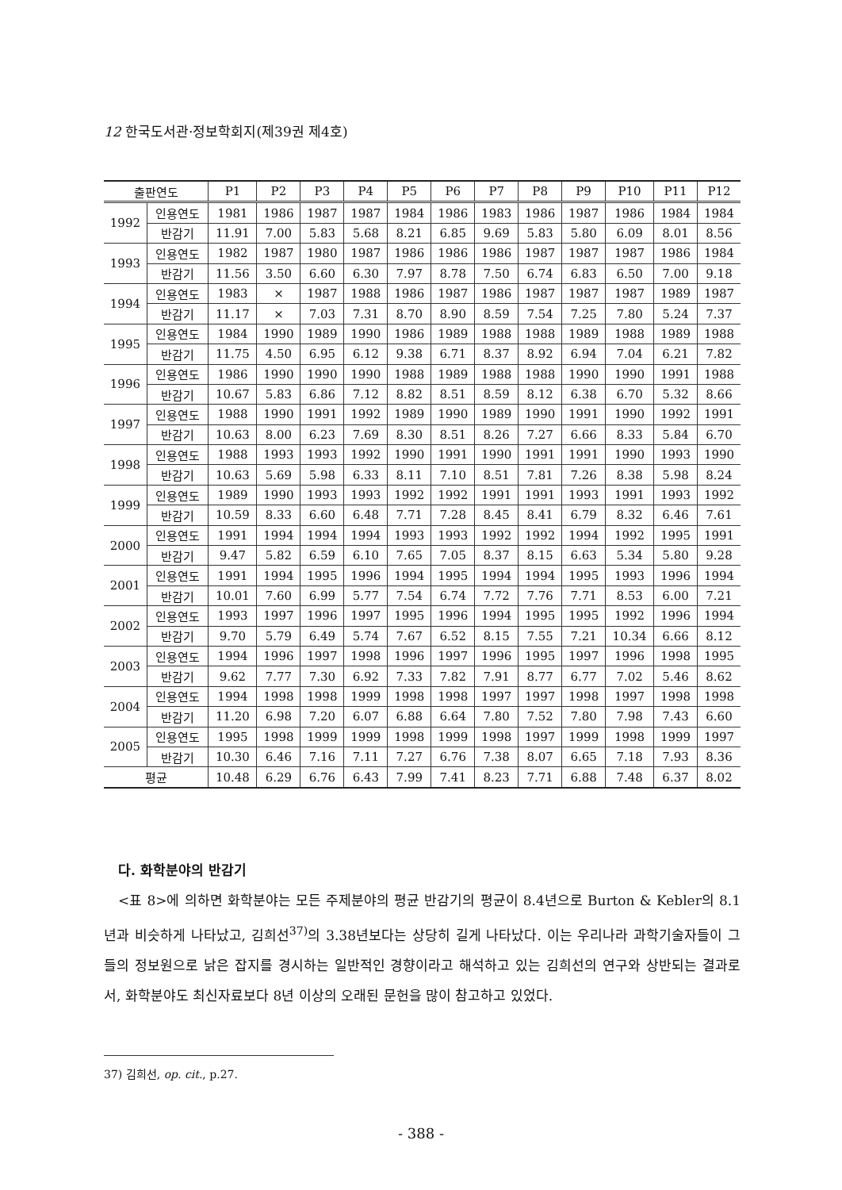12 한국도서관·정보학회지(제39권 제4호)
| 출판연도 | | P1 | P2 | P3 | P4 | P5 | P6 | P7 | P8 | P9 | P10 | P11 | P12 |
| --- | --- | --- | --- | --- | --- | --- | --- | --- | --- | --- | --- | --- | --- |
| 1992 | 인용연도 | 1981 | 1986 | 1987 | 1987 | 1984 | 1986 | 1983 | 1986 | 1987 | 1986 | 1984 | 1984 |
| | 반감기 | 11.91 | 7.00 | 5.83 | 5.68 | 8.21 | 6.85 | 9.69 | 5.83 | 5.80 | 6.09 | 8.01 | 8.56 |
| 1993 | 인용연도 | 1982 | 1987 | 1980 | 1987 | 1986 | 1986 | 1986 | 1987 | 1987 | 1987 | 1986 | 1984 |
| | 반감기 | 11.56 | 3.50 | 6.60 | 6.30 | 7.97 | 8.78 | 7.50 | 6.74 | 6.83 | 6.50 | 7.00 | 9.18 |
| 1994 | 인용연도 | 1983 | × | 1987 | 1988 | 1986 | 1987 | 1986 | 1987 | 1987 | 1987 | 1989 | 1987 |
| | 반감기 | 11.17 | × | 7.03 | 7.31 | 8.70 | 8.90 | 8.59 | 7.54 | 7.25 | 7.80 | 5.24 | 7.37 |
| 1995 | 인용연도 | 1984 | 1990 | 1989 | 1990 | 1986 | 1989 | 1988 | 1988 | 1989 | 1988 | 1989 | 1988 |
| | 반감기 | 11.75 | 4.50 | 6.95 | 6.12 | 9.38 | 6.71 | 8.37 | 8.92 | 6.94 | 7.04 | 6.21 | 7.82 |
| 1996 | 인용연도 | 1986 | 1990 | 1990 | 1990 | 1988 | 1989 | 1988 | 1988 | 1990 | 1990 | 1991 | 1988 |
| | 반감기 | 10.67 | 5.83 | 6.86 | 7.12 | 8.82 | 8.51 | 8.59 | 8.12 | 6.38 | 6.70 | 5.32 | 8.66 |
| 1997 | 인용연도 | 1988 | 1990 | 1991 | 1992 | 1989 | 1990 | 1989 | 1990 | 1991 | 1990 | 1992 | 1991 |
| | 반감기 | 10.63 | 8.00 | 6.23 | 7.69 | 8.30 | 8.51 | 8.26 | 7.27 | 6.66 | 8.33 | 5.84 | 6.70 |
| 1998 | 인용연도 | 1988 | 1993 | 1993 | 1992 | 1990 | 1991 | 1990 | 1991 | 1991 | 1990 | 1993 | 1990 |
| | 반감기 | 10.63 | 5.69 | 5.98 | 6.33 | 8.11 | 7.10 | 8.51 | 7.81 | 7.26 | 8.38 | 5.98 | 8.24 |
| 1999 | 인용연도 | 1989 | 1990 | 1993 | 1993 | 1992 | 1992 | 1991 | 1991 | 1993 | 1991 | 1993 | 1992 |
| | 반감기 | 10.59 | 8.33 | 6.60 | 6.48 | 7.71 | 7.28 | 8.45 | 8.41 | 6.79 | 8.32 | 6.46 | 7.61 |
| 2000 | 인용연도 | 1991 | 1994 | 1994 | 1994 | 1993 | 1993 | 1992 | 1992 | 1994 | 1992 | 1995 | 1991 |
| | 반감기 | 9.47 | 5.82 | 6.59 | 6.10 | 7.65 | 7.05 | 8.37 | 8.15 | 6.63 | 5.34 | 5.80 | 9.28 |
| 2001 | 인용연도 | 1991 | 1994 | 1995 | 1996 | 1994 | 1995 | 1994 | 1994 | 1995 | 1993 | 1996 | 1994 |
| | 반감기 | 10.01 | 7.60 | 6.99 | 5.77 | 7.54 | 6.74 | 7.72 | 7.76 | 7.71 | 8.53 | 6.00 | 7.21 |
| 2002 | 인용연도 | 1993 | 1997 | 1996 | 1997 | 1995 | 1996 | 1994 | 1995 | 1995 | 1992 | 1996 | 1994 |
| | 반감기 | 9.70 | 5.79 | 6.49 | 5.74 | 7.67 | 6.52 | 8.15 | 7.55 | 7.21 | 10.34 | 6.66 | 8.12 |
| 2003 | 인용연도 | 1994 | 1996 | 1997 | 1998 | 1996 | 1997 | 1996 | 1995 | 1997 | 1996 | 1998 | 1995 |
| | 반감기 | 9.62 | 7.77 | 7.30 | 6.92 | 7.33 | 7.82 | 7.91 | 8.77 | 6.77 | 7.02 | 5.46 | 8.62 |
| 2004 | 인용연도 | 1994 | 1998 | 1998 | 1999 | 1998 | 1998 | 1997 | 1997 | 1998 | 1997 | 1998 | 1998 |
| | 반감기 | 11.20 | 6.98 | 7.20 | 6.07 | 6.88 | 6.64 | 7.80 | 7.52 | 7.80 | 7.98 | 7.43 | 6.60 |
| 2005 | 인용연도 | 1995 | 1998 | 1999 | 1999 | 1998 | 1999 | 1998 | 1997 | 1999 | 1998 | 1999 | 1997 |
| | 반감기 | 10.30 | 6.46 | 7.16 | 7.11 | 7.27 | 6.76 | 7.38 | 8.07 | 6.65 | 7.18 | 7.93 | 8.36 |
| 평균 | | 10.48 | 6.29 | 6.76 | 6.43 | 7.99 | 7.41 | 8.23 | 7.71 | 6.88 | 7.48 | 6.37 | 8.02 |
다. 화학분야의 반감기
<표 8>에 의하면 화학분야는 모든 주제분야의 평균 반감기의 평균이 8.4년으로 Burton & Kebler의 8.1년과 비슷하게 나타났고, 김희선<sup>37)</sup>의 3.38년보다는 상당히 길게 나타났다. 이는 우리나라 과학기술자들이 그들의 정보원으로 낡은 잡지를 경시하는 일반적인 경향이라고 해석하고 있는 김희선의 연구와 상반되는 결과로서, 화학분야도 최신자료보다 8년 이상의 오래된 문헌을 많이 참고하고 있었다.
37) 김희선, op. cit., p.27.
- 388 -